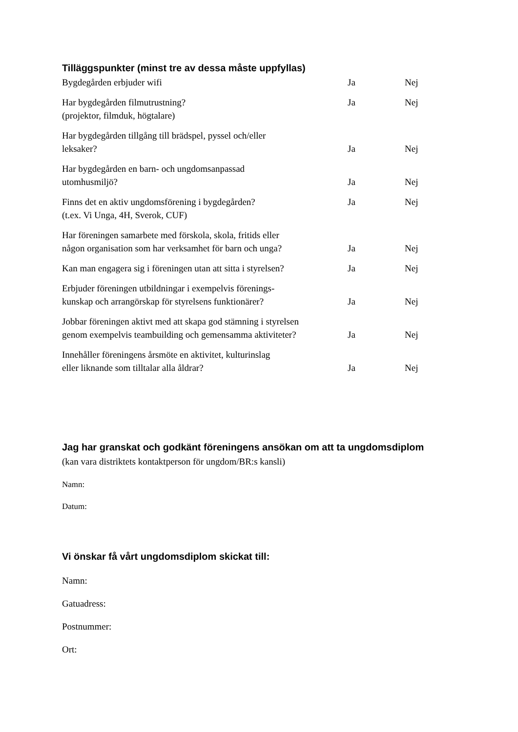Tilläggspunkter (minst tre av dessa måste uppfyllas)
| Bygdegården erbjuder wifi | Ja | Nej |
| Har bygdegården filmutrustning? (projektor, filmduk, högtalare) | Ja | Nej |
| Har bygdegården tillgång till brädspel, pyssel och/eller leksaker? | Ja | Nej |
| Har bygdegården en barn- och ungdomsanpassad utomhusmiljö? | Ja | Nej |
| Finns det en aktiv ungdomsförening i bygdegården? (t.ex. Vi Unga, 4H, Sverok, CUF) | Ja | Nej |
| Har föreningen samarbete med förskola, skola, fritids eller någon organisation som har verksamhet för barn och unga? | Ja | Nej |
| Kan man engagera sig i föreningen utan att sitta i styrelsen? | Ja | Nej |
| Erbjuder föreningen utbildningar i exempelvis förenings- kunskap och arrangörskap för styrelsens funktionärer? | Ja | Nej |
| Jobbar föreningen aktivt med att skapa god stämning i styrelsen genom exempelvis teambuilding och gemensamma aktiviteter? | Ja | Nej |
| Innehåller föreningens årsmöte en aktivitet, kulturinslag eller liknande som tilltalar alla åldrar? | Ja | Nej |
Jag har granskat och godkänt föreningens ansökan om att ta ungdomsdiplom
(kan vara distriktets kontaktperson för ungdom/BR:s kansli)
Namn:
Datum:
Vi önskar få vårt ungdomsdiplom skickat till:
Namn:
Gatuadress:
Postnummer:
Ort: